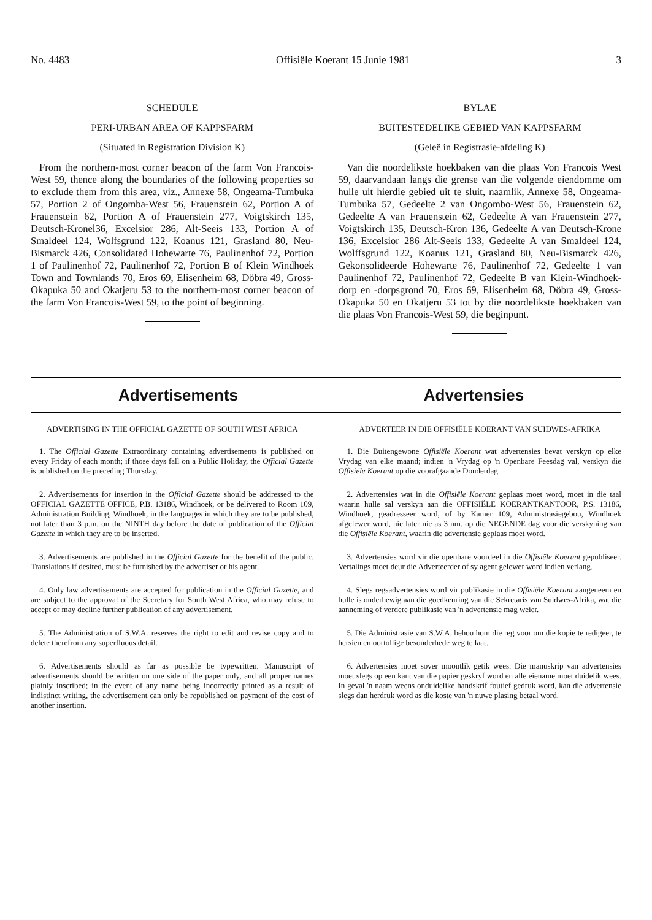No. 4483 Offisiële Koerant 15 Junie 1981 3
SCHEDULE
PERI-URBAN AREA OF KAPPSFARM
(Situated in Registration Division K)
From the northern-most corner beacon of the farm Von Francois-West 59, thence along the boundaries of the following properties so to exclude them from this area, viz., Annexe 58, Ongeama-Tumbuka 57, Portion 2 of Ongomba-West 56, Frauenstein 62, Portion A of Frauenstein 62, Portion A of Frauenstein 277, Voigtskirch 135, Deutsch-Kronel36, Excelsior 286, Alt-Seeis 133, Portion A of Smaldeel 124, Wolfsgrund 122, Koanus 121, Grasland 80, Neu-Bismarck 426, Consolidated Hohewarte 76, Paulinenhof 72, Portion 1 of Paulinenhof 72, Paulinenhof 72, Portion B of Klein Windhoek Town and Townlands 70, Eros 69, Elisenheim 68, Döbra 49, Gross-Okapuka 50 and Okatjeru 53 to the northern-most corner beacon of the farm Von Francois-West 59, to the point of beginning.
BYLAE
BUITESTEDELIKE GEBIED VAN KAPPSFARM
(Geleë in Registrasie-afdeling K)
Van die noordelikste hoekbaken van die plaas Von Francois West 59, daarvandaan langs die grense van die volgende eiendomme om hulle uit hierdie gebied uit te sluit, naamlik, Annexe 58, Ongeama-Tumbuka 57, Gedeelte 2 van Ongombo-West 56, Frauenstein 62, Gedeelte A van Frauenstein 62, Gedeelte A van Frauenstein 277, Voigtskirch 135, Deutsch-Kron 136, Gedeelte A van Deutsch-Krone 136, Excelsior 286 Alt-Seeis 133, Gedeelte A van Smaldeel 124, Wolffsgrund 122, Koanus 121, Grasland 80, Neu-Bismarck 426, Gekonsolideerde Hohewarte 76, Paulinenhof 72, Gedeelte 1 van Paulinenhof 72, Paulinenhof 72, Gedeelte B van Klein-Windhoek-dorp en -dorpsgrond 70, Eros 69, Elisenheim 68, Döbra 49, Gross-Okapuka 50 en Okatjeru 53 tot by die noordelikste hoekbaken van die plaas Von Francois-West 59, die beginpunt.
Advertisements Advertensies
ADVERTISING IN THE OFFICIAL GAZETTE OF SOUTH WEST AFRICA
1. The Official Gazette Extraordinary containing advertisements is published on every Friday of each month; if those days fall on a Public Holiday, the Official Gazette is published on the preceding Thursday.
2. Advertisements for insertion in the Official Gazette should be addressed to the OFFICIAL GAZETTE OFFICE, P.B. 13186, Windhoek, or be delivered to Room 109, Administration Building, Windhoek, in the languages in which they are to be published, not later than 3 p.m. on the NINTH day before the date of publication of the Official Gazette in which they are to be inserted.
3. Advertisements are published in the Official Gazette for the benefit of the public. Translations if desired, must be furnished by the advertiser or his agent.
4. Only law advertisements are accepted for publication in the Official Gazette, and are subject to the approval of the Secretary for South West Africa, who may refuse to accept or may decline further publication of any advertisement.
5. The Administration of S.W.A. reserves the right to edit and revise copy and to delete therefrom any superfluous detail.
6. Advertisements should as far as possible be typewritten. Manuscript of advertisements should be written on one side of the paper only, and all proper names plainly inscribed; in the event of any name being incorrectly printed as a result of indistinct writing, the advertisement can only be republished on payment of the cost of another insertion.
ADVERTEER IN DIE OFFISIËLE KOERANT VAN SUIDWES-AFRIKA
1. Die Buitengewone Offisiële Koerant wat advertensies bevat verskyn op elke Vrydag van elke maand; indien 'n Vrydag op 'n Openbare Feesdag val, verskyn die Offisiële Koerant op die voorafgaande Donderdag.
2. Advertensies wat in die Offisiële Koerant geplaas moet word, moet in die taal waarin hulle sal verskyn aan die OFFISIËLE KOERANTKANTOOR, P.S. 13186, Windhoek, geadresseer word, of by Kamer 109, Administrasiegebou, Windhoek afgelewer word, nie later nie as 3 nm. op die NEGENDE dag voor die verskyning van die Offisiële Koerant, waarin die advertensie geplaas moet word.
3. Advertensies word vir die openbare voordeel in die Offisiële Koerant gepubliseer. Vertalings moet deur die Adverteerder of sy agent gelewer word indien verlang.
4. Slegs regsadvertensies word vir publikasie in die Offisiële Koerant aangeneem en hulle is onderhewig aan die goedkeuring van die Sekretaris van Suidwes-Afrika, wat die aanneming of verdere publikasie van 'n advertensie mag weier.
5. Die Administrasie van S.W.A. behou hom die reg voor om die kopie te redigeer, te hersien en oortollige besonderhede weg te laat.
6. Advertensies moet sover moontlik getik wees. Die manuskrip van advertensies moet slegs op een kant van die papier geskryf word en alle eiename moet duidelik wees. In geval 'n naam weens onduidelike handskrif foutief gedruk word, kan die advertensie slegs dan herdruk word as die koste van 'n nuwe plasing betaal word.